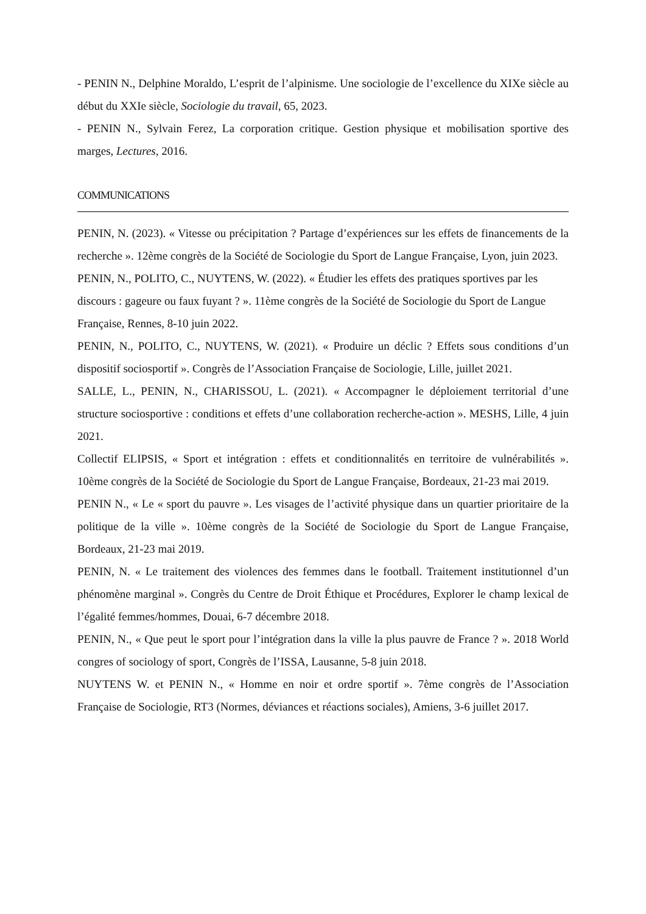- PENIN N., Delphine Moraldo, L’esprit de l’alpinisme. Une sociologie de l’excellence du XIXe siècle au début du XXIe siècle, Sociologie du travail, 65, 2023.
- PENIN N., Sylvain Ferez, La corporation critique. Gestion physique et mobilisation sportive des marges, Lectures, 2016.
COMMUNICATIONS
PENIN, N. (2023). « Vitesse ou précipitation ? Partage d’expériences sur les effets de financements de la recherche ». 12ème congrès de la Société de Sociologie du Sport de Langue Française, Lyon, juin 2023.
PENIN, N., POLITO, C., NUYTENS, W. (2022). « Étudier les effets des pratiques sportives par les discours : gageure ou faux fuyant ? ». 11ème congrès de la Société de Sociologie du Sport de Langue Française, Rennes, 8-10 juin 2022.
PENIN, N., POLITO, C., NUYTENS, W. (2021). « Produire un déclic ? Effets sous conditions d’un dispositif sociosportif ». Congrès de l’Association Française de Sociologie, Lille, juillet 2021.
SALLE, L., PENIN, N., CHARISSOU, L. (2021). « Accompagner le déploiement territorial d’une structure sociosportive : conditions et effets d’une collaboration recherche-action ». MESHS, Lille, 4 juin 2021.
Collectif ELIPSIS, « Sport et intégration : effets et conditionnalités en territoire de vulnérabilités ». 10ème congrès de la Société de Sociologie du Sport de Langue Française, Bordeaux, 21-23 mai 2019.
PENIN N., « Le « sport du pauvre ». Les visages de l’activité physique dans un quartier prioritaire de la politique de la ville ». 10ème congrès de la Société de Sociologie du Sport de Langue Française, Bordeaux, 21-23 mai 2019.
PENIN, N. « Le traitement des violences des femmes dans le football. Traitement institutionnel d’un phénomène marginal ». Congrès du Centre de Droit Éthique et Procédures, Explorer le champ lexical de l’égalité femmes/hommes, Douai, 6-7 décembre 2018.
PENIN, N., « Que peut le sport pour l’intégration dans la ville la plus pauvre de France ? ». 2018 World congres of sociology of sport, Congrès de l’ISSA, Lausanne, 5-8 juin 2018.
NUYTENS W. et PENIN N., « Homme en noir et ordre sportif ». 7ème congrès de l’Association Française de Sociologie, RT3 (Normes, déviances et réactions sociales), Amiens, 3-6 juillet 2017.